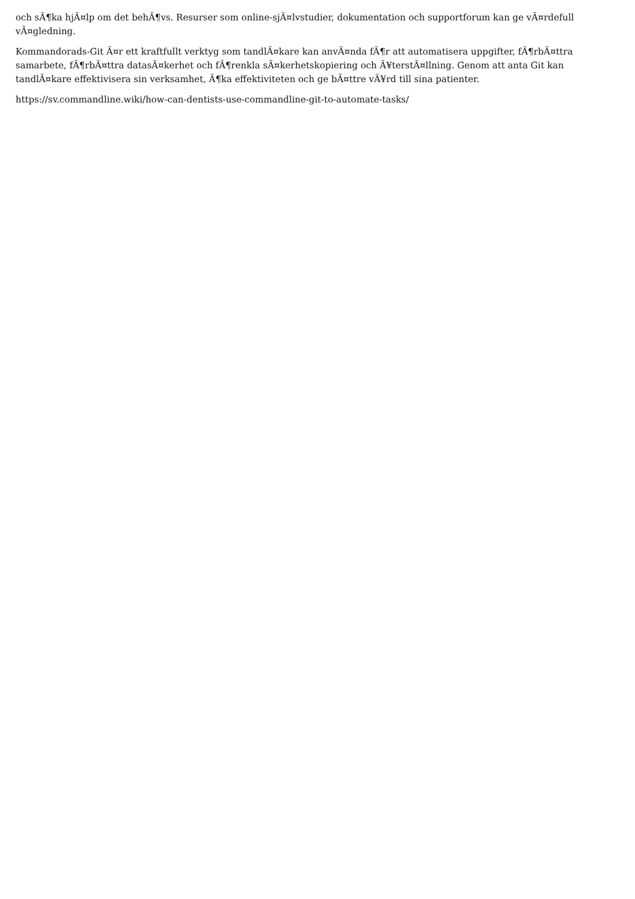och sÃ¶ka hjÃ¤lp om det behÃ¶vs. Resurser som online-sjÃ¤lvstudier, dokumentation och supportforum kan ge vÃ¤rdefull vÃ¤gledning.
Kommandorads-Git Ã¤r ett kraftfullt verktyg som tandlÃ¤kare kan anvÃ¤nda fÃ¶r att automatisera uppgifter, fÃ¶rbÃ¤ttra samarbete, fÃ¶rbÃ¤ttra datasÃ¤kerhet och fÃ¶renkla sÃ¤kerhetskopiering och Ã¥terstÃ¤llning. Genom att anta Git kan tandlÃ¤kare effektivisera sin verksamhet, Ã¶ka effektiviteten och ge bÃ¤ttre vÃ¥rd till sina patienter.
https://sv.commandline.wiki/how-can-dentists-use-commandline-git-to-automate-tasks/